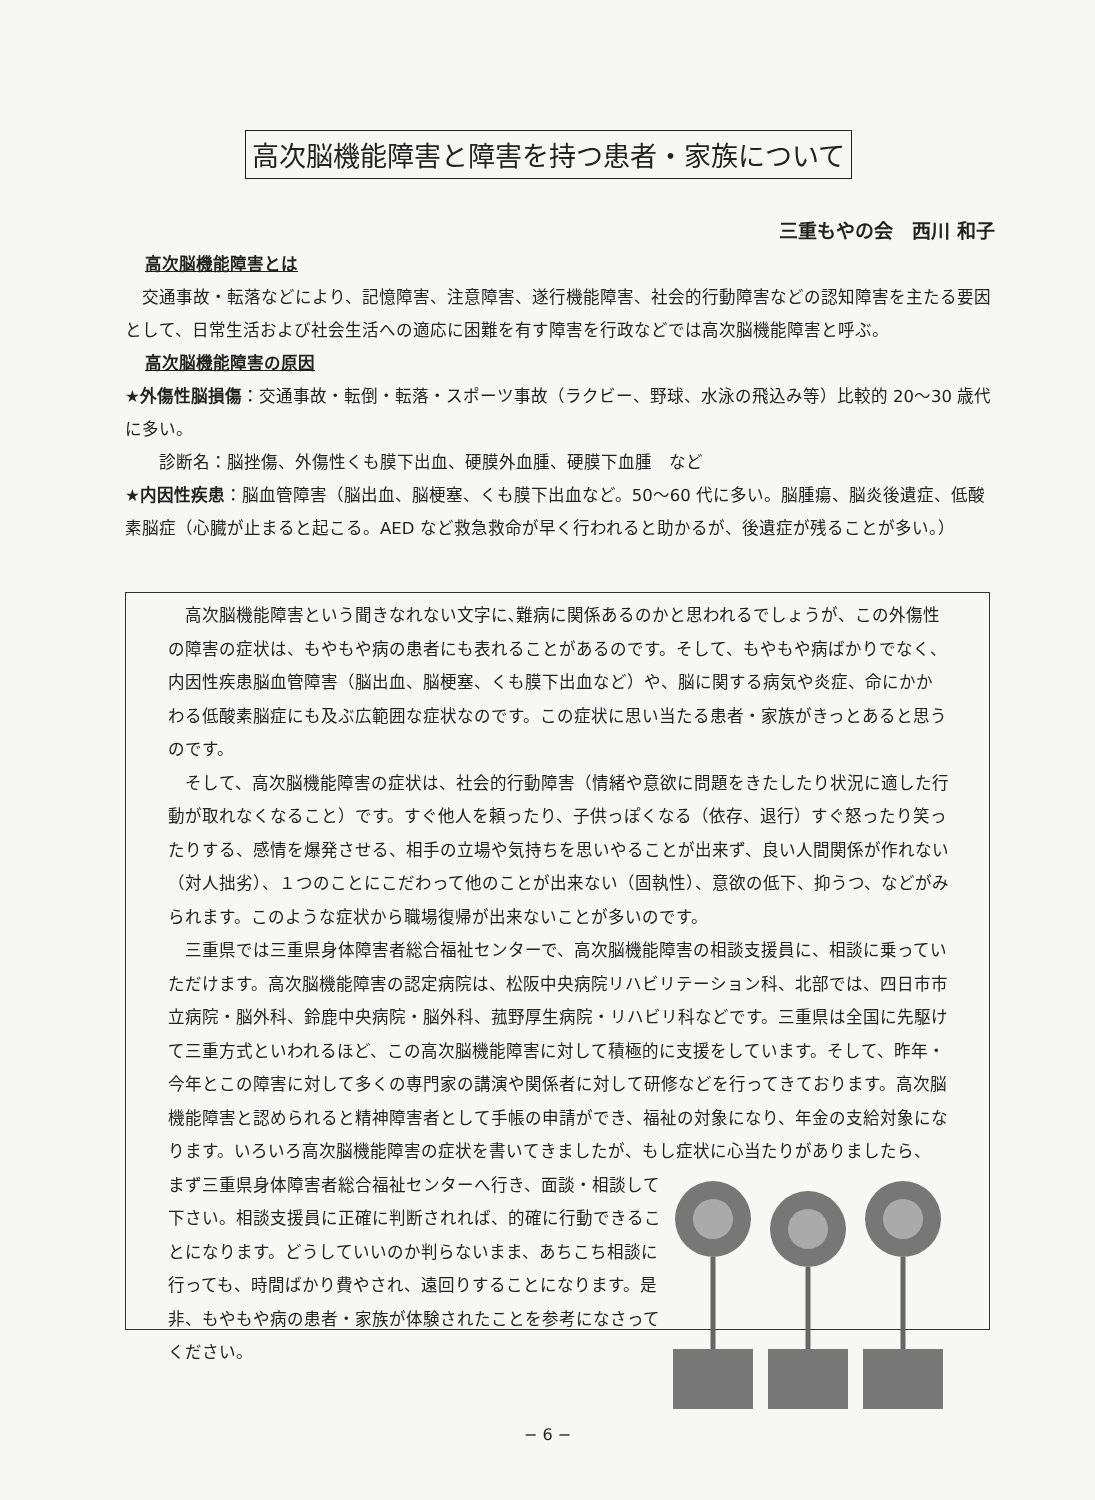高次脳機能障害と障害を持つ患者・家族について
三重もやの会　西川 和子
高次脳機能障害とは
　交通事故・転落などにより、記憶障害、注意障害、遂行機能障害、社会的行動障害などの認知障害を主たる要因として、日常生活および社会生活への適応に困難を有す障害を行政などでは高次脳機能障害と呼ぶ。
高次脳機能障害の原因
★外傷性脳損傷：交通事故・転倒・転落・スポーツ事故（ラクビー、野球、水泳の飛込み等）比較的 20〜30 歳代に多い。
　　診断名：脳挫傷、外傷性くも膜下出血、硬膜外血腫、硬膜下血腫　など
★内因性疾患：脳血管障害（脳出血、脳梗塞、くも膜下出血など。50〜60 代に多い。脳腫瘍、脳炎後遺症、低酸素脳症（心臓が止まると起こる。AED など救急救命が早く行われると助かるが、後遺症が残ることが多い。）
　高次脳機能障害という聞きなれない文字に､難病に関係あるのかと思われるでしょうが、この外傷性の障害の症状は、もやもや病の患者にも表れることがあるのです。そして、もやもや病ばかりでなく、内因性疾患脳血管障害（脳出血、脳梗塞、くも膜下出血など）や、脳に関する病気や炎症、命にかかわる低酸素脳症にも及ぶ広範囲な症状なのです。この症状に思い当たる患者・家族がきっとあると思うのです。
　そして、高次脳機能障害の症状は、社会的行動障害（情緒や意欲に問題をきたしたり状況に適した行動が取れなくなること）です。すぐ他人を頼ったり、子供っぽくなる（依存、退行）すぐ怒ったり笑ったりする、感情を爆発させる、相手の立場や気持ちを思いやることが出来ず、良い人間関係が作れない（対人拙劣）、１つのことにこだわって他のことが出来ない（固執性）、意欲の低下、抑うつ、などがみられます。このような症状から職場復帰が出来ないことが多いのです。
　三重県では三重県身体障害者総合福祉センターで、高次脳機能障害の相談支援員に、相談に乗っていただけます。高次脳機能障害の認定病院は、松阪中央病院リハビリテーション科、北部では、四日市市立病院・脳外科、鈴鹿中央病院・脳外科、菰野厚生病院・リハビリ科などです。三重県は全国に先駆けて三重方式といわれるほど、この高次脳機能障害に対して積極的に支援をしています。そして、昨年・今年とこの障害に対して多くの専門家の講演や関係者に対して研修などを行ってきております。高次脳機能障害と認められると精神障害者として手帳の申請ができ、福祉の対象になり、年金の支給対象になります。いろいろ高次脳機能障害の症状を書いてきましたが、もし症状に心当たりがありましたら、
まず三重県身体障害者総合福祉センターへ行き、面談・相談して下さい。相談支援員に正確に判断されれば、的確に行動できることになります。どうしていいのか判らないまま、あちこち相談に行っても、時間ばかり費やされ、遠回りすることになります。是非、もやもや病の患者・家族が体験されたことを参考になさってください。
− 6 −